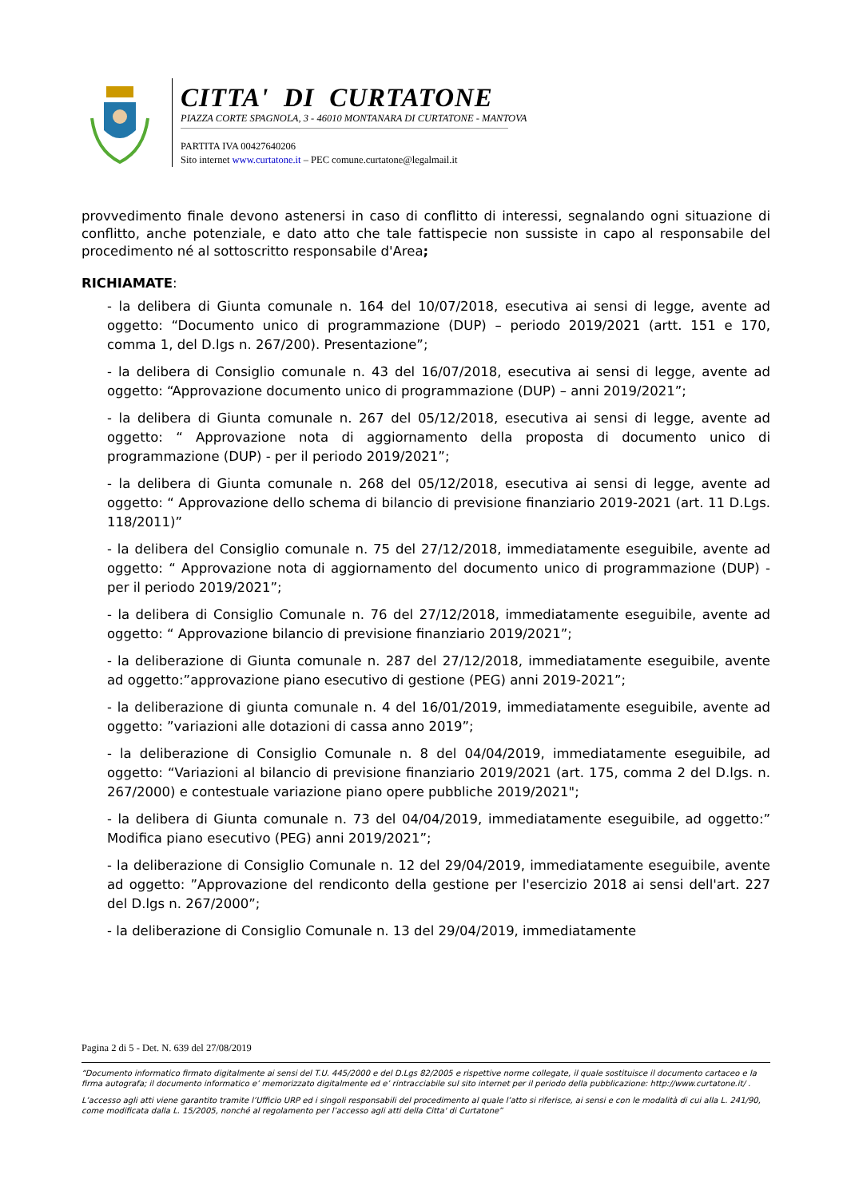CITTA' DI CURTATONE
PIAZZA CORTE SPAGNOLA, 3 - 46010 MONTANARA DI CURTATONE - MANTOVA
PARTITA IVA 00427640206
Sito internet www.curtatone.it – PEC comune.curtatone@legalmail.it
provvedimento finale devono astenersi in caso di conflitto di interessi, segnalando ogni situazione di conflitto, anche potenziale, e dato atto che tale fattispecie non sussiste in capo al responsabile del procedimento né al sottoscritto responsabile d'Area;
RICHIAMATE:
- la delibera di Giunta comunale n. 164 del 10/07/2018, esecutiva ai sensi di legge, avente ad oggetto: “Documento unico di programmazione (DUP) – periodo 2019/2021 (artt. 151 e 170, comma 1, del D.lgs n. 267/200). Presentazione”;
- la delibera di Consiglio comunale n. 43 del 16/07/2018, esecutiva ai sensi di legge, avente ad oggetto: “Approvazione documento unico di programmazione (DUP) – anni 2019/2021”;
- la delibera di Giunta comunale n. 267 del 05/12/2018, esecutiva ai sensi di legge, avente ad oggetto: “ Approvazione nota di aggiornamento della proposta di documento unico di programmazione (DUP) - per il periodo 2019/2021”;
- la delibera di Giunta comunale n. 268 del 05/12/2018, esecutiva ai sensi di legge, avente ad oggetto: “ Approvazione dello schema di bilancio di previsione finanziario 2019-2021 (art. 11 D.Lgs. 118/2011)”
- la delibera del Consiglio comunale n. 75 del 27/12/2018, immediatamente eseguibile, avente ad oggetto: “ Approvazione nota di aggiornamento del documento unico di programmazione (DUP) - per il periodo 2019/2021”;
- la delibera di Consiglio Comunale n. 76 del 27/12/2018, immediatamente eseguibile, avente ad oggetto: “ Approvazione bilancio di previsione finanziario 2019/2021”;
- la deliberazione di Giunta comunale n. 287 del 27/12/2018, immediatamente eseguibile, avente ad oggetto:”approvazione piano esecutivo di gestione (PEG) anni 2019-2021”;
- la deliberazione di giunta comunale n. 4 del 16/01/2019, immediatamente eseguibile, avente ad oggetto: ”variazioni alle dotazioni di cassa anno 2019”;
- la deliberazione di Consiglio Comunale n. 8 del 04/04/2019, immediatamente eseguibile, ad oggetto: “Variazioni al bilancio di previsione finanziario 2019/2021 (art. 175, comma 2 del D.lgs. n. 267/2000) e contestuale variazione piano opere pubbliche 2019/2021";
- la delibera di Giunta comunale n. 73 del 04/04/2019, immediatamente eseguibile, ad oggetto:” Modifica piano esecutivo (PEG) anni 2019/2021”;
- la deliberazione di Consiglio Comunale n. 12 del 29/04/2019, immediatamente eseguibile, avente ad oggetto: ”Approvazione del rendiconto della gestione per l'esercizio 2018 ai sensi dell'art. 227 del D.lgs n. 267/2000”;
- la deliberazione di Consiglio Comunale n. 13 del 29/04/2019, immediatamente
Pagina 2 di 5 - Det. N. 639 del 27/08/2019
“Documento informatico firmato digitalmente ai sensi del T.U. 445/2000 e del D.Lgs 82/2005 e rispettive norme collegate, il quale sostituisce il documento cartaceo e la firma autografa; il documento informatico e’ memorizzato digitalmente ed e’ rintracciabile sul sito internet per il periodo della pubblicazione: http://www.curtatone.it/ .
L’accesso agli atti viene garantito tramite l’Ufficio URP ed i singoli responsabili del procedimento al quale l’atto si riferisce, ai sensi e con le modalità di cui alla L. 241/90, come modificata dalla L. 15/2005, nonché al regolamento per l’accesso agli atti della Citta' di Curtatone”